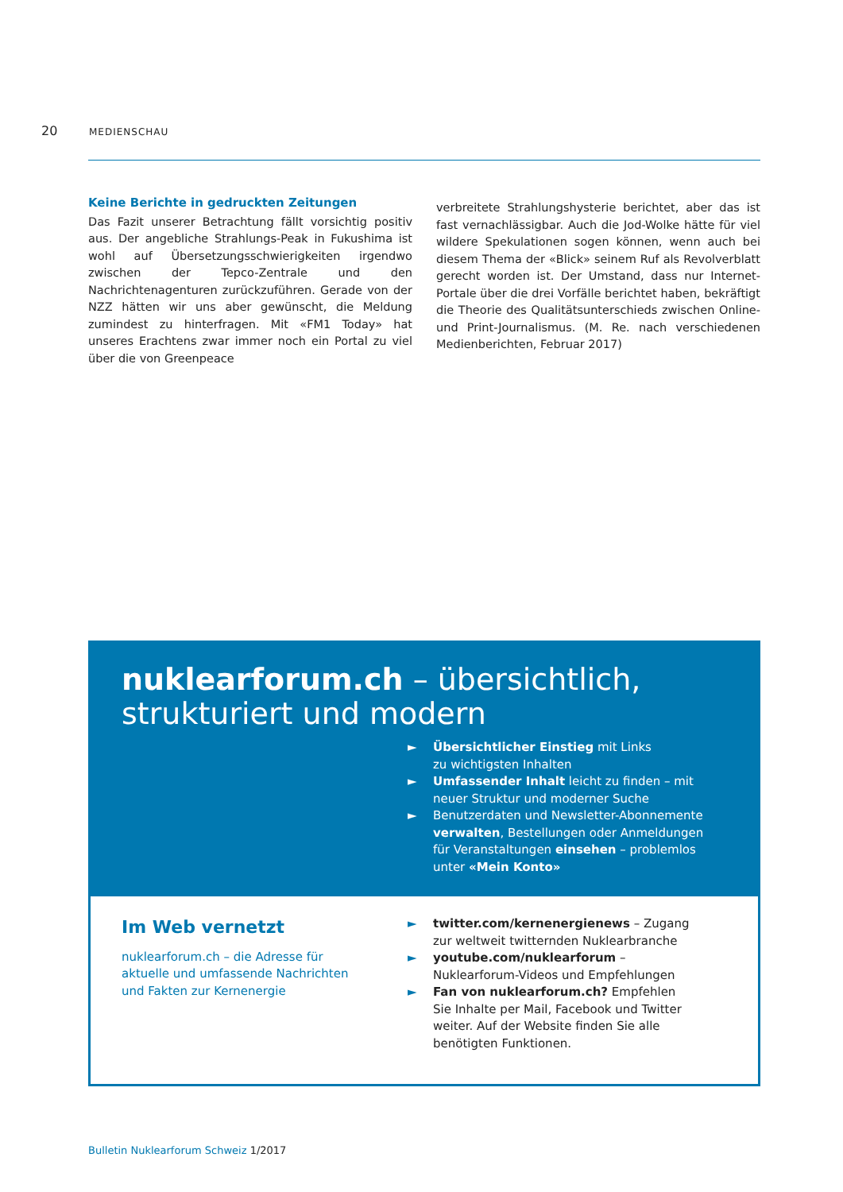20 MEDIENSCHAU
Keine Berichte in gedruckten Zeitungen
Das Fazit unserer Betrachtung fällt vorsichtig positiv aus. Der angebliche Strahlungs-Peak in Fukushima ist wohl auf Übersetzungsschwierigkeiten irgendwo zwischen der Tepco-Zentrale und den Nachrichtenagenturen zurückzuführen. Gerade von der NZZ hätten wir uns aber gewünscht, die Meldung zumindest zu hinterfragen. Mit «FM1 Today» hat unseres Erachtens zwar immer noch ein Portal zu viel über die von Greenpeace
verbreitete Strahlungshysterie berichtet, aber das ist fast vernachlässigbar. Auch die Jod-Wolke hätte für viel wildere Spekulationen sogen können, wenn auch bei diesem Thema der «Blick» seinem Ruf als Revolverblatt gerecht worden ist. Der Umstand, dass nur Internet-Portale über die drei Vorfälle berichtet haben, bekräftigt die Theorie des Qualitätsunterschieds zwischen Online- und Print-Journalismus. (M. Re. nach verschiedenen Medienberichten, Februar 2017)
nuklearforum.ch – übersichtlich,
strukturiert und modern
► Übersichtlicher Einstieg mit Links
zu wichtigsten Inhalten
► Umfassender Inhalt leicht zu finden – mit
neuer Struktur und moderner Suche
► Benutzerdaten und Newsletter-Abonnemente
verwalten, Bestellungen oder Anmeldungen
für Veranstaltungen einsehen – problemlos
unter «Mein Konto»
Im Web vernetzt
nuklearforum.ch – die Adresse für
aktuelle und umfassende Nachrichten
und Fakten zur Kernenergie
► twitter.com/kernenergienews – Zugang
zur weltweit twitternden Nuklearbranche
► youtube.com/nuklearforum –
Nuklearforum-Videos und Empfehlungen
► Fan von nuklearforum.ch? Empfehlen
Sie Inhalte per Mail, Facebook und Twitter
weiter. Auf der Website finden Sie alle
benötigten Funktionen.
Bulletin Nuklearforum Schweiz 1/2017